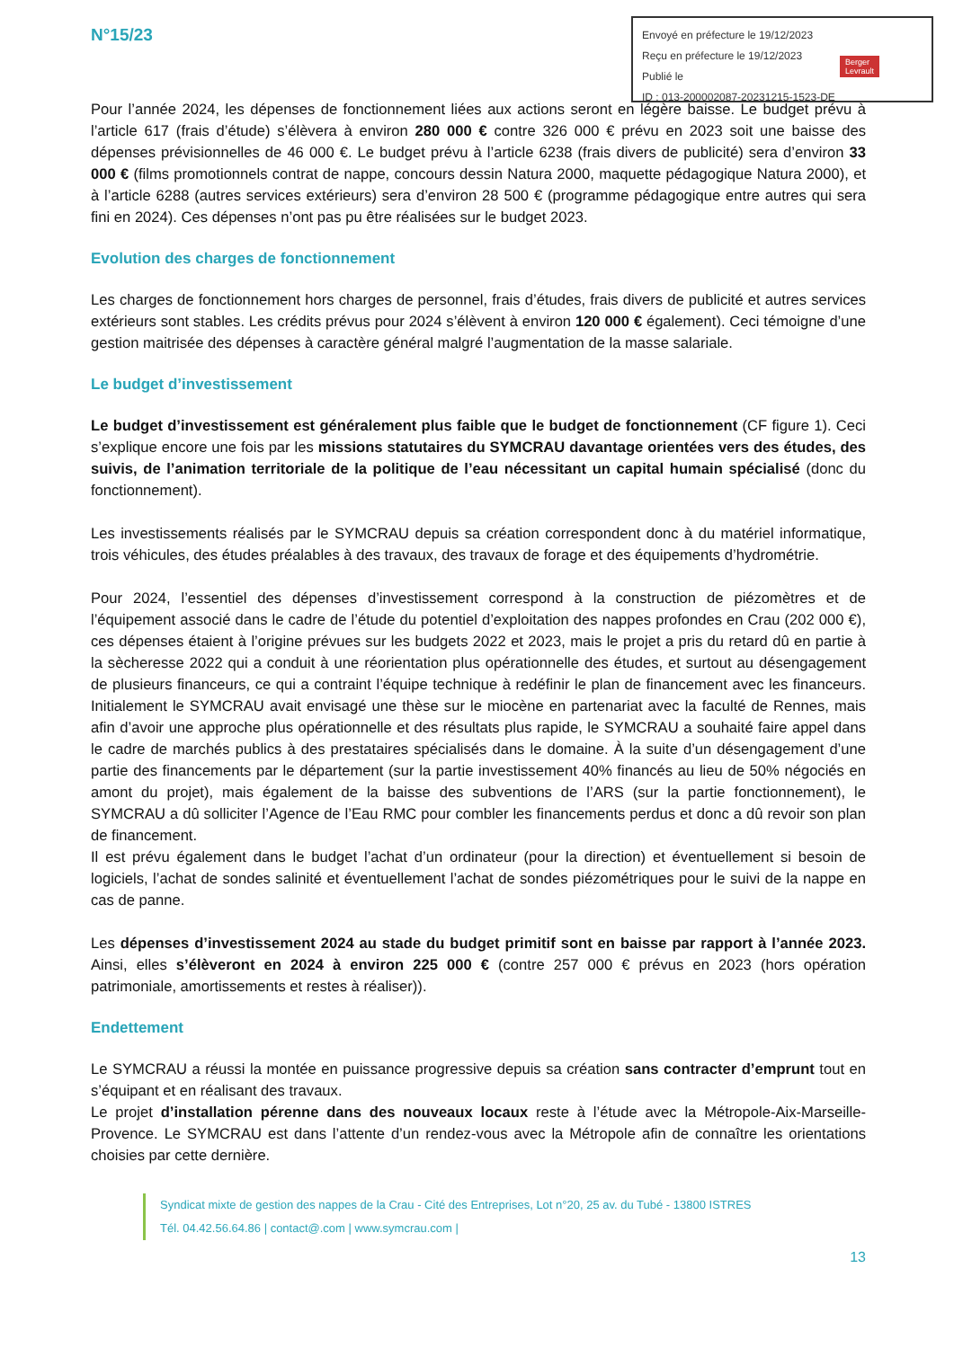Envoyé en préfecture le 19/12/2023
Reçu en préfecture le 19/12/2023
Publié le
ID : 013-200002087-20231215-1523-DE
Berger
Levrault
N°15/23
Pour l’année 2024, les dépenses de fonctionnement liées aux actions seront en légère baisse. Le budget prévu à l’article 617 (frais d’étude) s’élèvera à environ 280 000 € contre 326 000 € prévu en 2023 soit une baisse des dépenses prévisionnelles de 46 000 €. Le budget prévu à l’article 6238 (frais divers de publicité) sera d’environ 33 000 € (films promotionnels contrat de nappe, concours dessin Natura 2000, maquette pédagogique Natura 2000), et à l’article 6288 (autres services extérieurs) sera d’environ 28 500 € (programme pédagogique entre autres qui sera fini en 2024). Ces dépenses n’ont pas pu être réalisées sur le budget 2023.
Evolution des charges de fonctionnement
Les charges de fonctionnement hors charges de personnel, frais d’études, frais divers de publicité et autres services extérieurs sont stables. Les crédits prévus pour 2024 s’élèvent à environ 120 000 € également). Ceci témoigne d’une gestion maitrisée des dépenses à caractère général malgré l’augmentation de la masse salariale.
Le budget d’investissement
Le budget d’investissement est généralement plus faible que le budget de fonctionnement (CF figure 1). Ceci s’explique encore une fois par les missions statutaires du SYMCRAU davantage orientées vers des études, des suivis, de l’animation territoriale de la politique de l’eau nécessitant un capital humain spécialisé (donc du fonctionnement).
Les investissements réalisés par le SYMCRAU depuis sa création correspondent donc à du matériel informatique, trois véhicules, des études préalables à des travaux, des travaux de forage et des équipements d’hydrométrie.
Pour 2024, l’essentiel des dépenses d’investissement correspond à la construction de piézomètres et de l’équipement associé dans le cadre de l’étude du potentiel d’exploitation des nappes profondes en Crau (202 000 €), ces dépenses étaient à l’origine prévues sur les budgets 2022 et 2023, mais le projet a pris du retard dû en partie à la sècheresse 2022 qui a conduit à une réorientation plus opérationnelle des études, et surtout au désengagement de plusieurs financeurs, ce qui a contraint l’équipe technique à redéfinir le plan de financement avec les financeurs. Initialement le SYMCRAU avait envisagé une thèse sur le miocène en partenariat avec la faculté de Rennes, mais afin d’avoir une approche plus opérationnelle et des résultats plus rapide, le SYMCRAU a souhaité faire appel dans le cadre de marchés publics à des prestataires spécialisés dans le domaine. À la suite d’un désengagement d’une partie des financements par le département (sur la partie investissement 40% financés au lieu de 50% négociés en amont du projet), mais également de la baisse des subventions de l’ARS (sur la partie fonctionnement), le SYMCRAU a dû solliciter l’Agence de l’Eau RMC pour combler les financements perdus et donc a dû revoir son plan de financement.
Il est prévu également dans le budget l’achat d’un ordinateur (pour la direction) et éventuellement si besoin de logiciels, l’achat de sondes salinité et éventuellement l’achat de sondes piézométriques pour le suivi de la nappe en cas de panne.
Les dépenses d’investissement 2024 au stade du budget primitif sont en baisse par rapport à l’année 2023. Ainsi, elles s’élèveront en 2024 à environ 225 000 € (contre 257 000 € prévus en 2023 (hors opération patrimoniale, amortissements et restes à réaliser)).
Endettement
Le SYMCRAU a réussi la montée en puissance progressive depuis sa création sans contracter d’emprunt tout en s’équipant et en réalisant des travaux.
Le projet d’installation pérenne dans des nouveaux locaux reste à l’étude avec la Métropole-Aix-Marseille-Provence. Le SYMCRAU est dans l’attente d’un rendez-vous avec la Métropole afin de connaître les orientations choisies par cette dernière.
Syndicat mixte de gestion des nappes de la Crau - Cité des Entreprises, Lot n°20, 25 av. du Tubé - 13800 ISTRES
Tél. 04.42.56.64.86 | contact@.com | www.symcrau.com |
13